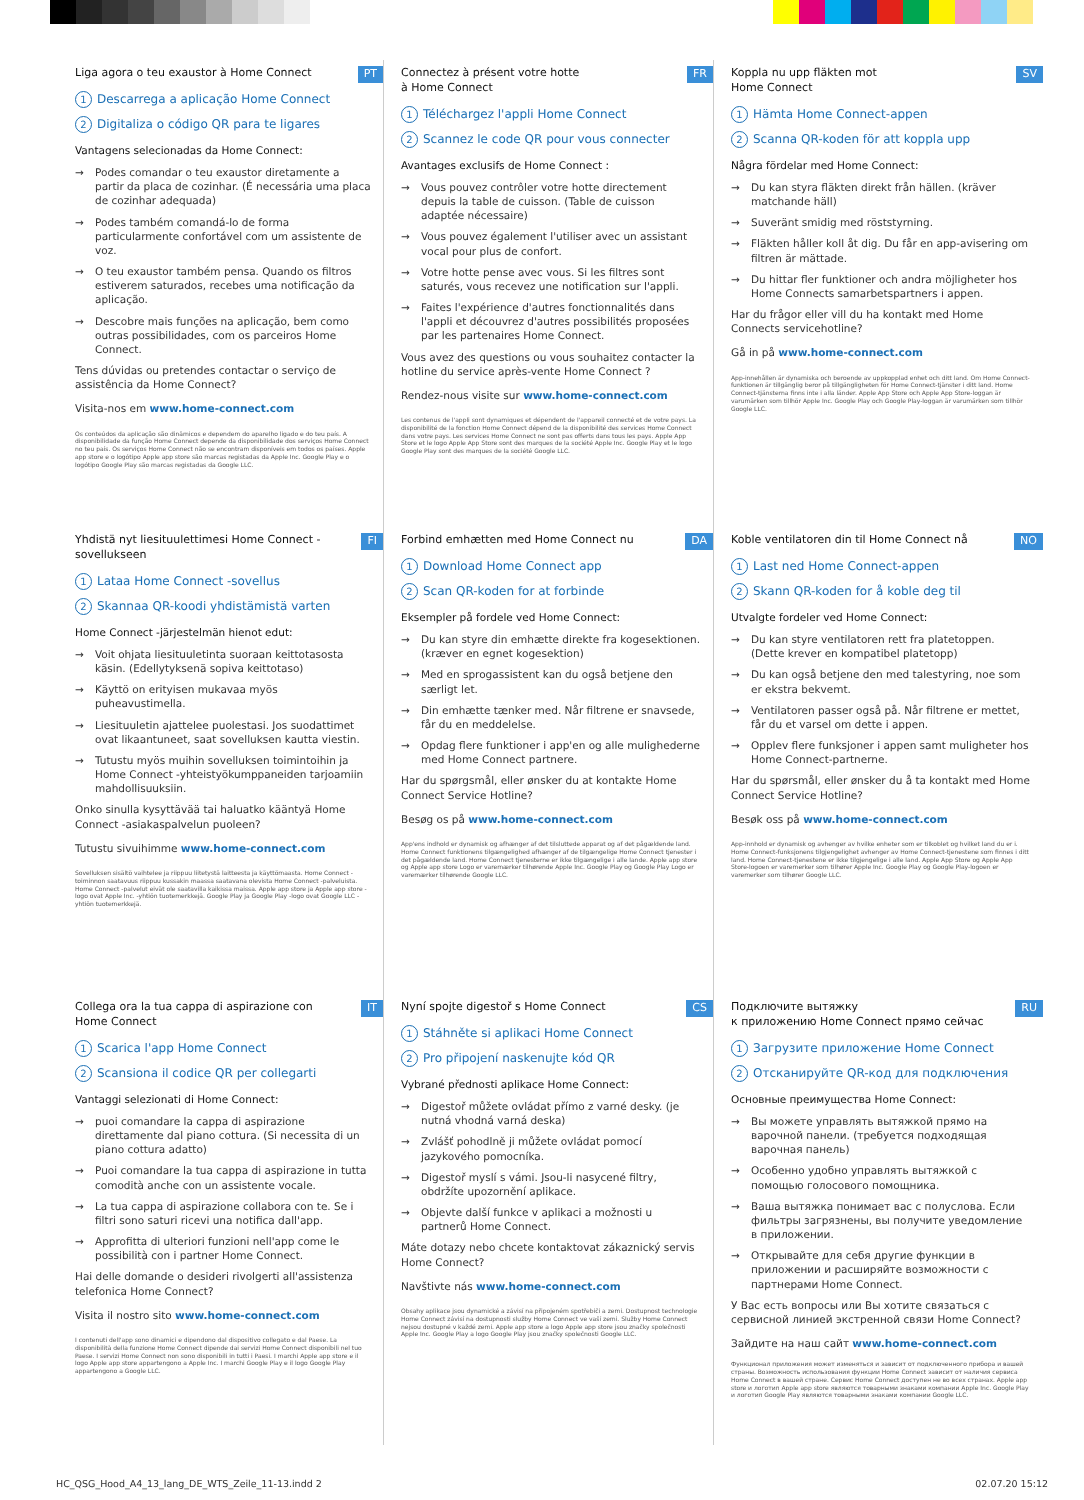PT
Liga agora o teu exaustor à Home Connect
1 Descarrega a aplicação Home Connect
2 Digitaliza o código QR para te ligares
Vantagens selecionadas da Home Connect:
→ Podes comandar o teu exaustor diretamente a partir da placa de cozinhar. (É necessária uma placa de cozinhar adequada)
→ Podes também comandá-lo de forma particularmente confortável com um assistente de voz.
→ O teu exaustor também pensa. Quando os filtros estiverem saturados, recebes uma notificação da aplicação.
→ Descobre mais funções na aplicação, bem como outras possibilidades, com os parceiros Home Connect.
Tens dúvidas ou pretendes contactar o serviço de assistência da Home Connect?
Visita-nos em www.home-connect.com
Os conteúdos da aplicação são dinâmicos e dependem do aparelho ligado e do teu país. A disponibilidade da função Home Connect depende da disponibilidade dos serviços Home Connect no teu país. Os serviços Home Connect não se encontram disponíveis em todos os países. Apple app store e o logótipo Apple app store são marcas registadas da Apple Inc. Google Play e o logótipo Google Play são marcas registadas da Google LLC.
FR
Connectez à présent votre hotte
à Home Connect
1 Téléchargez l'appli Home Connect
2 Scannez le code QR pour vous connecter
Avantages exclusifs de Home Connect :
→ Vous pouvez contrôler votre hotte directement depuis la table de cuisson. (Table de cuisson adaptée nécessaire)
→ Vous pouvez également l'utiliser avec un assistant vocal pour plus de confort.
→ Votre hotte pense avec vous. Si les filtres sont saturés, vous recevez une notification sur l'appli.
→ Faites l'expérience d'autres fonctionnalités dans l'appli et découvrez d'autres possibilités proposées par les partenaires Home Connect.
Vous avez des questions ou vous souhaitez contacter la hotline du service après-vente Home Connect ?
Rendez-nous visite sur www.home-connect.com
Les contenus de l'appli sont dynamiques et dépendent de l'appareil connecté et de votre pays. La disponibilité de la fonction Home Connect dépend de la disponibilité des services Home Connect dans votre pays. Les services Home Connect ne sont pas offerts dans tous les pays. Apple App Store et le logo Apple App Store sont des marques de la société Apple Inc. Google Play et le logo Google Play sont des marques de la société Google LLC.
SV
Koppla nu upp fläkten mot
Home Connect
1 Hämta Home Connect-appen
2 Scanna QR-koden för att koppla upp
Några fördelar med Home Connect:
→ Du kan styra fläkten direkt från hällen. (kräver matchande häll)
→ Suveränt smidig med röststyrning.
→ Fläkten håller koll åt dig. Du får en app-avisering om filtren är mättade.
→ Du hittar fler funktioner och andra möjligheter hos Home Connects samarbetspartners i appen.
Har du frågor eller vill du ha kontakt med Home Connects servicehotline?
Gå in på www.home-connect.com
App-innehållen är dynamiska och beroende av uppkopplad enhet och ditt land. Om Home Connect-funktionen är tillgänglig beror på tillgängligheten för Home Connect-tjänster i ditt land. Home Connect-tjänsterna finns inte i alla länder. Apple App Store och Apple App Store-loggan är varumärken som tillhör Apple Inc. Google Play och Google Play-loggan är varumärken som tillhör Google LLC.
FI
Yhdistä nyt liesituulettimesi Home Connect -sovellukseen
1 Lataa Home Connect -sovellus
2 Skannaa QR-koodi yhdistämistä varten
Home Connect -järjestelmän hienot edut:
→ Voit ohjata liesituuletinta suoraan keittotasosta käsin. (Edellytyksenä sopiva keittotaso)
→ Käyttö on erityisen mukavaa myös puheavustimella.
→ Liesituuletin ajattelee puolestasi. Jos suodattimet ovat likaantuneet, saat sovelluksen kautta viestin.
→ Tutustu myös muihin sovelluksen toimintoihin ja Home Connect -yhteistyökumppaneiden tarjoamiin mahdollisuuksiin.
Onko sinulla kysyttävää tai haluatko kääntyä Home Connect -asiakaspalvelun puoleen?
Tutustu sivuihimme www.home-connect.com
Sovelluksen sisältö vaihtelee ja riippuu liitetystä laitteesta ja käyttömaasta. Home Connect -toiminnon saatavuus riippuu kussakin maassa saatavana olevista Home Connect -palveluista. Home Connect -palvelut eivät ole saatavilla kaikissa maissa. Apple app store ja Apple app store -logo ovat Apple Inc. -yhtiön tuotemerkkejä. Google Play ja Google Play -logo ovat Google LLC -yhtiön tuotemerkkejä.
DA
Forbind emhætten med Home Connect nu
1 Download Home Connect app
2 Scan QR-koden for at forbinde
Eksempler på fordele ved Home Connect:
→ Du kan styre din emhætte direkte fra kogesektionen. (kræver en egnet kogesektion)
→ Med en sprogassistent kan du også betjene den særligt let.
→ Din emhætte tænker med. Når filtrene er snavsede, får du en meddelelse.
→ Opdag flere funktioner i app'en og alle mulighederne med Home Connect partnere.
Har du spørgsmål, eller ønsker du at kontakte Home Connect Service Hotline?
Besøg os på www.home-connect.com
App'ens indhold er dynamisk og afhænger af det tilsluttede apparat og af det pågældende land. Home Connect funktionens tilgængelighed afhænger af de tilgængelige Home Connect tjenester i det pågældende land. Home Connect tjenesterne er ikke tilgængelige i alle lande. Apple app store og Apple app store Logo er varemærker tilhørende Apple Inc. Google Play og Google Play Logo er varemærker tilhørende Google LLC.
NO
Koble ventilatoren din til Home Connect nå
1 Last ned Home Connect-appen
2 Skann QR-koden for å koble deg til
Utvalgte fordeler ved Home Connect:
→ Du kan styre ventilatoren rett fra platetoppen. (Dette krever en kompatibel platetopp)
→ Du kan også betjene den med talestyring, noe som er ekstra bekvemt.
→ Ventilatoren passer også på. Når filtrene er mettet, får du et varsel om dette i appen.
→ Opplev flere funksjoner i appen samt muligheter hos Home Connect-partnerne.
Har du spørsmål, eller ønsker du å ta kontakt med Home Connect Service Hotline?
Besøk oss på www.home-connect.com
App-innhold er dynamisk og avhenger av hvilke enheter som er tilkoblet og hvilket land du er i. Home Connect-funksjonens tilgjengelighet avhenger av Home Connect-tjenestene som finnes i ditt land. Home Connect-tjenestene er ikke tilgjengelige i alle land. Apple App Store og Apple App Store-logoen er varemerker som tilhører Apple Inc. Google Play og Google Play-logoen er varemerker som tilhører Google LLC.
IT
Collega ora la tua cappa di aspirazione con Home Connect
1 Scarica l'app Home Connect
2 Scansiona il codice QR per collegarti
Vantaggi selezionati di Home Connect:
→ puoi comandare la cappa di aspirazione direttamente dal piano cottura. (Si necessita di un piano cottura adatto)
→ Puoi comandare la tua cappa di aspirazione in tutta comodità anche con un assistente vocale.
→ La tua cappa di aspirazione collabora con te. Se i filtri sono saturi ricevi una notifica dall'app.
→ Approfitta di ulteriori funzioni nell'app come le possibilità con i partner Home Connect.
Hai delle domande o desideri rivolgerti all'assistenza telefonica Home Connect?
Visita il nostro sito www.home-connect.com
I contenuti dell'app sono dinamici e dipendono dal dispositivo collegato e dal Paese. La disponibilità della funzione Home Connect dipende dai servizi Home Connect disponibili nel tuo Paese. I servizi Home Connect non sono disponibili in tutti i Paesi. I marchi Apple app store e il logo Apple app store appartengono a Apple Inc. I marchi Google Play e il logo Google Play appartengono a Google LLC.
CS
Nyní spojte digestoř s Home Connect
1 Stáhněte si aplikaci Home Connect
2 Pro připojení naskenujte kód QR
Vybrané přednosti aplikace Home Connect:
→ Digestoř můžete ovládat přímo z varné desky. (je nutná vhodná varná deska)
→ Zvlášť pohodlně ji můžete ovládat pomocí jazykového pomocníka.
→ Digestoř myslí s vámi. Jsou-li nasycené filtry, obdržíte upozornění aplikace.
→ Objevte další funkce v aplikaci a možnosti u partnerů Home Connect.
Máte dotazy nebo chcete kontaktovat zákaznický servis Home Connect?
Navštivte nás www.home-connect.com
Obsahy aplikace jsou dynamické a závisí na připojeném spotřebiči a zemi. Dostupnost technologie Home Connect závisí na dostupnosti služby Home Connect ve vaší zemi. Služby Home Connect nejsou dostupné v každé zemi. Apple app store a logo Apple app store jsou značky společnosti Apple Inc. Google Play a logo Google Play jsou značky společnosti Google LLC.
RU
Подключите вытяжку
к приложению Home Connect прямо сейчас
1 Загрузите приложение Home Connect
2 Отсканируйте QR-код для подключения
Основные преимущества Home Connect:
→ Вы можете управлять вытяжкой прямо на варочной панели. (требуется подходящая варочная панель)
→ Особенно удобно управлять вытяжкой с помощью голосового помощника.
→ Ваша вытяжка понимает вас с полуслова. Если фильтры загрязнены, вы получите уведомление в приложении.
→ Открывайте для себя другие функции в приложении и расширяйте возможности с партнерами Home Connect.
У Вас есть вопросы или Вы хотите связаться с сервисной линией экстренной связи Home Connect?
Зайдите на наш сайт www.home-connect.com
Функционал приложения может изменяться и зависит от подключенного прибора и вашей страны. Возможность использования функции Home Connect зависит от наличия сервиса Home Connect в вашей стране. Сервис Home Connect доступен не во всех странах. Apple app store и логотип Apple app store являются товарными знаками компании Apple Inc. Google Play и логотип Google Play являются товарными знаками компании Google LLC.
HC_QSG_Hood_A4_13_lang_DE_WTS_Zeile_11-13.indd 2 02.07.20 15:12